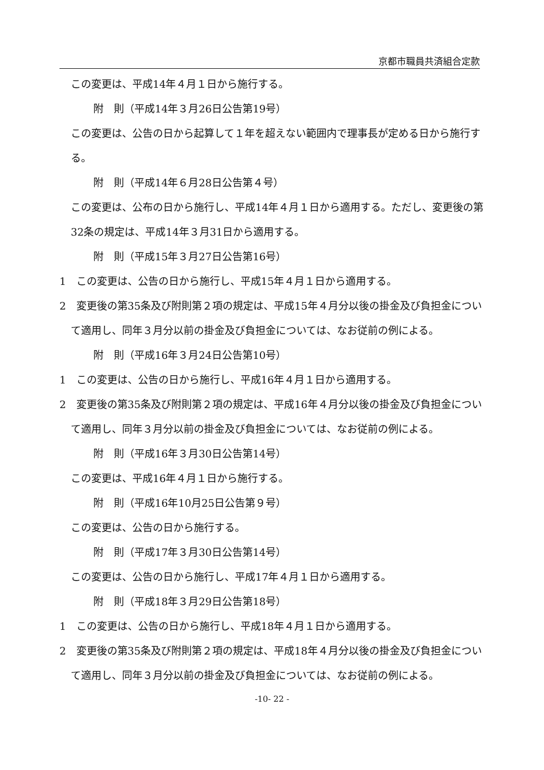京都市職員共済組合定款
この変更は、平成14年４月１日から施行する。
附　則（平成14年３月26日公告第19号）
この変更は、公告の日から起算して１年を超えない範囲内で理事長が定める日から施行する。
附　則（平成14年６月28日公告第４号）
この変更は、公布の日から施行し、平成14年４月１日から適用する。ただし、変更後の第32条の規定は、平成14年３月31日から適用する。
附　則（平成15年３月27日公告第16号）
1　この変更は、公告の日から施行し、平成15年４月１日から適用する。
2　変更後の第35条及び附則第２項の規定は、平成15年４月分以後の掛金及び負担金について適用し、同年３月分以前の掛金及び負担金については、なお従前の例による。
附　則（平成16年３月24日公告第10号）
1　この変更は、公告の日から施行し、平成16年４月１日から適用する。
2　変更後の第35条及び附則第２項の規定は、平成16年４月分以後の掛金及び負担金について適用し、同年３月分以前の掛金及び負担金については、なお従前の例による。
附　則（平成16年３月30日公告第14号）
この変更は、平成16年４月１日から施行する。
附　則（平成16年10月25日公告第９号）
この変更は、公告の日から施行する。
附　則（平成17年３月30日公告第14号）
この変更は、公告の日から施行し、平成17年４月１日から適用する。
附　則（平成18年３月29日公告第18号）
1　この変更は、公告の日から施行し、平成18年４月１日から適用する。
2　変更後の第35条及び附則第２項の規定は、平成18年４月分以後の掛金及び負担金について適用し、同年３月分以前の掛金及び負担金については、なお従前の例による。
-10- 22 -